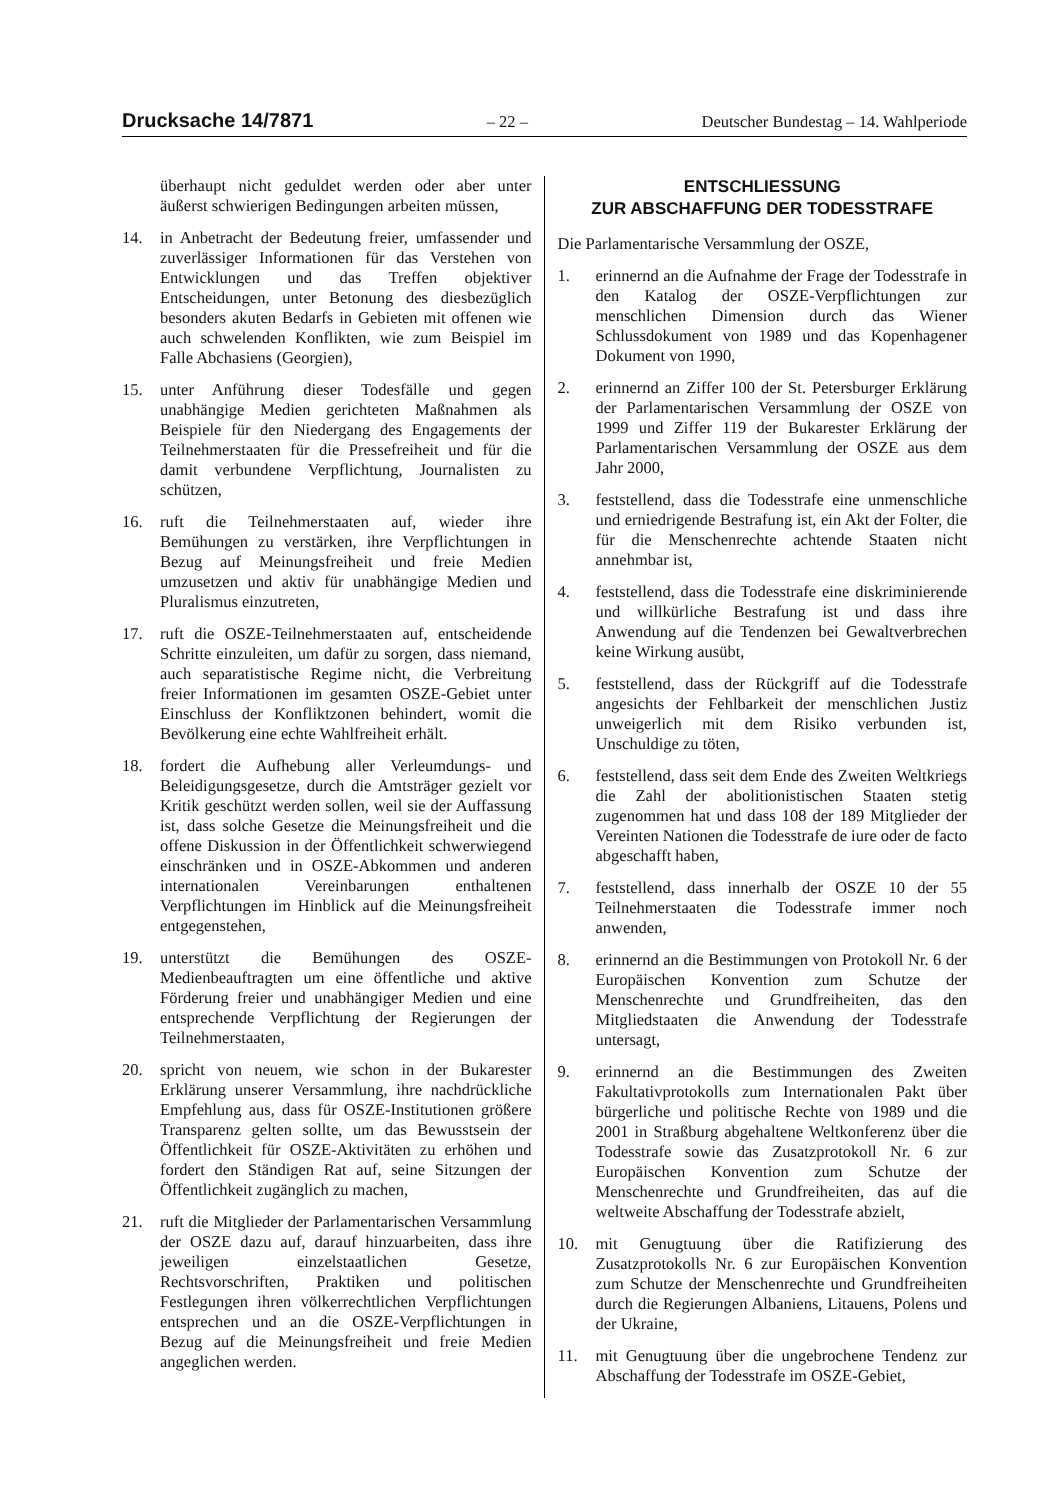Drucksache 14/7871 – 22 – Deutscher Bundestag – 14. Wahlperiode
überhaupt nicht geduldet werden oder aber unter äußerst schwierigen Bedingungen arbeiten müssen,
14. in Anbetracht der Bedeutung freier, umfassender und zuverlässiger Informationen für das Verstehen von Entwicklungen und das Treffen objektiver Entscheidungen, unter Betonung des diesbezüglich besonders akuten Bedarfs in Gebieten mit offenen wie auch schwelenden Konflikten, wie zum Beispiel im Falle Abchasiens (Georgien),
15. unter Anführung dieser Todesfälle und gegen unabhängige Medien gerichteten Maßnahmen als Beispiele für den Niedergang des Engagements der Teilnehmerstaaten für die Pressefreiheit und für die damit verbundene Verpflichtung, Journalisten zu schützen,
16. ruft die Teilnehmerstaaten auf, wieder ihre Bemühungen zu verstärken, ihre Verpflichtungen in Bezug auf Meinungsfreiheit und freie Medien umzusetzen und aktiv für unabhängige Medien und Pluralismus einzutreten,
17. ruft die OSZE-Teilnehmerstaaten auf, entscheidende Schritte einzuleiten, um dafür zu sorgen, dass niemand, auch separatistische Regime nicht, die Verbreitung freier Informationen im gesamten OSZE-Gebiet unter Einschluss der Konfliktzonen behindert, womit die Bevölkerung eine echte Wahlfreiheit erhält.
18. fordert die Aufhebung aller Verleumdungs- und Beleidigungsgesetze, durch die Amtsträger gezielt vor Kritik geschützt werden sollen, weil sie der Auffassung ist, dass solche Gesetze die Meinungsfreiheit und die offene Diskussion in der Öffentlichkeit schwerwiegend einschränken und in OSZE-Abkommen und anderen internationalen Vereinbarungen enthaltenen Verpflichtungen im Hinblick auf die Meinungsfreiheit entgegenstehen,
19. unterstützt die Bemühungen des OSZE-Medienbeauftragten um eine öffentliche und aktive Förderung freier und unabhängiger Medien und eine entsprechende Verpflichtung der Regierungen der Teilnehmerstaaten,
20. spricht von neuem, wie schon in der Bukarester Erklärung unserer Versammlung, ihre nachdrückliche Empfehlung aus, dass für OSZE-Institutionen größere Transparenz gelten sollte, um das Bewusstsein der Öffentlichkeit für OSZE-Aktivitäten zu erhöhen und fordert den Ständigen Rat auf, seine Sitzungen der Öffentlichkeit zugänglich zu machen,
21. ruft die Mitglieder der Parlamentarischen Versammlung der OSZE dazu auf, darauf hinzuarbeiten, dass ihre jeweiligen einzelstaatlichen Gesetze, Rechtsvorschriften, Praktiken und politischen Festlegungen ihren völkerrechtlichen Verpflichtungen entsprechen und an die OSZE-Verpflichtungen in Bezug auf die Meinungsfreiheit und freie Medien angeglichen werden.
ENTSCHLIESSUNG
ZUR ABSCHAFFUNG DER TODESSTRAFE
Die Parlamentarische Versammlung der OSZE,
1. erinnernd an die Aufnahme der Frage der Todesstrafe in den Katalog der OSZE-Verpflichtungen zur menschlichen Dimension durch das Wiener Schlussdokument von 1989 und das Kopenhagener Dokument von 1990,
2. erinnernd an Ziffer 100 der St. Petersburger Erklärung der Parlamentarischen Versammlung der OSZE von 1999 und Ziffer 119 der Bukarester Erklärung der Parlamentarischen Versammlung der OSZE aus dem Jahr 2000,
3. feststellend, dass die Todesstrafe eine unmenschliche und erniedrigende Bestrafung ist, ein Akt der Folter, die für die Menschenrechte achtende Staaten nicht annehmbar ist,
4. feststellend, dass die Todesstrafe eine diskriminierende und willkürliche Bestrafung ist und dass ihre Anwendung auf die Tendenzen bei Gewaltverbrechen keine Wirkung ausübt,
5. feststellend, dass der Rückgriff auf die Todesstrafe angesichts der Fehlbarkeit der menschlichen Justiz unweigerlich mit dem Risiko verbunden ist, Unschuldige zu töten,
6. feststellend, dass seit dem Ende des Zweiten Weltkriegs die Zahl der abolitionistischen Staaten stetig zugenommen hat und dass 108 der 189 Mitglieder der Vereinten Nationen die Todesstrafe de iure oder de facto abgeschafft haben,
7. feststellend, dass innerhalb der OSZE 10 der 55 Teilnehmerstaaten die Todesstrafe immer noch anwenden,
8. erinnernd an die Bestimmungen von Protokoll Nr. 6 der Europäischen Konvention zum Schutze der Menschenrechte und Grundfreiheiten, das den Mitgliedstaaten die Anwendung der Todesstrafe untersagt,
9. erinnernd an die Bestimmungen des Zweiten Fakultativprotokolls zum Internationalen Pakt über bürgerliche und politische Rechte von 1989 und die 2001 in Straßburg abgehaltene Weltkonferenz über die Todesstrafe sowie das Zusatzprotokoll Nr. 6 zur Europäischen Konvention zum Schutze der Menschenrechte und Grundfreiheiten, das auf die weltweite Abschaffung der Todesstrafe abzielt,
10. mit Genugtuung über die Ratifizierung des Zusatzprotokolls Nr. 6 zur Europäischen Konvention zum Schutze der Menschenrechte und Grundfreiheiten durch die Regierungen Albaniens, Litauens, Polens und der Ukraine,
11. mit Genugtuung über die ungebrochene Tendenz zur Abschaffung der Todesstrafe im OSZE-Gebiet,